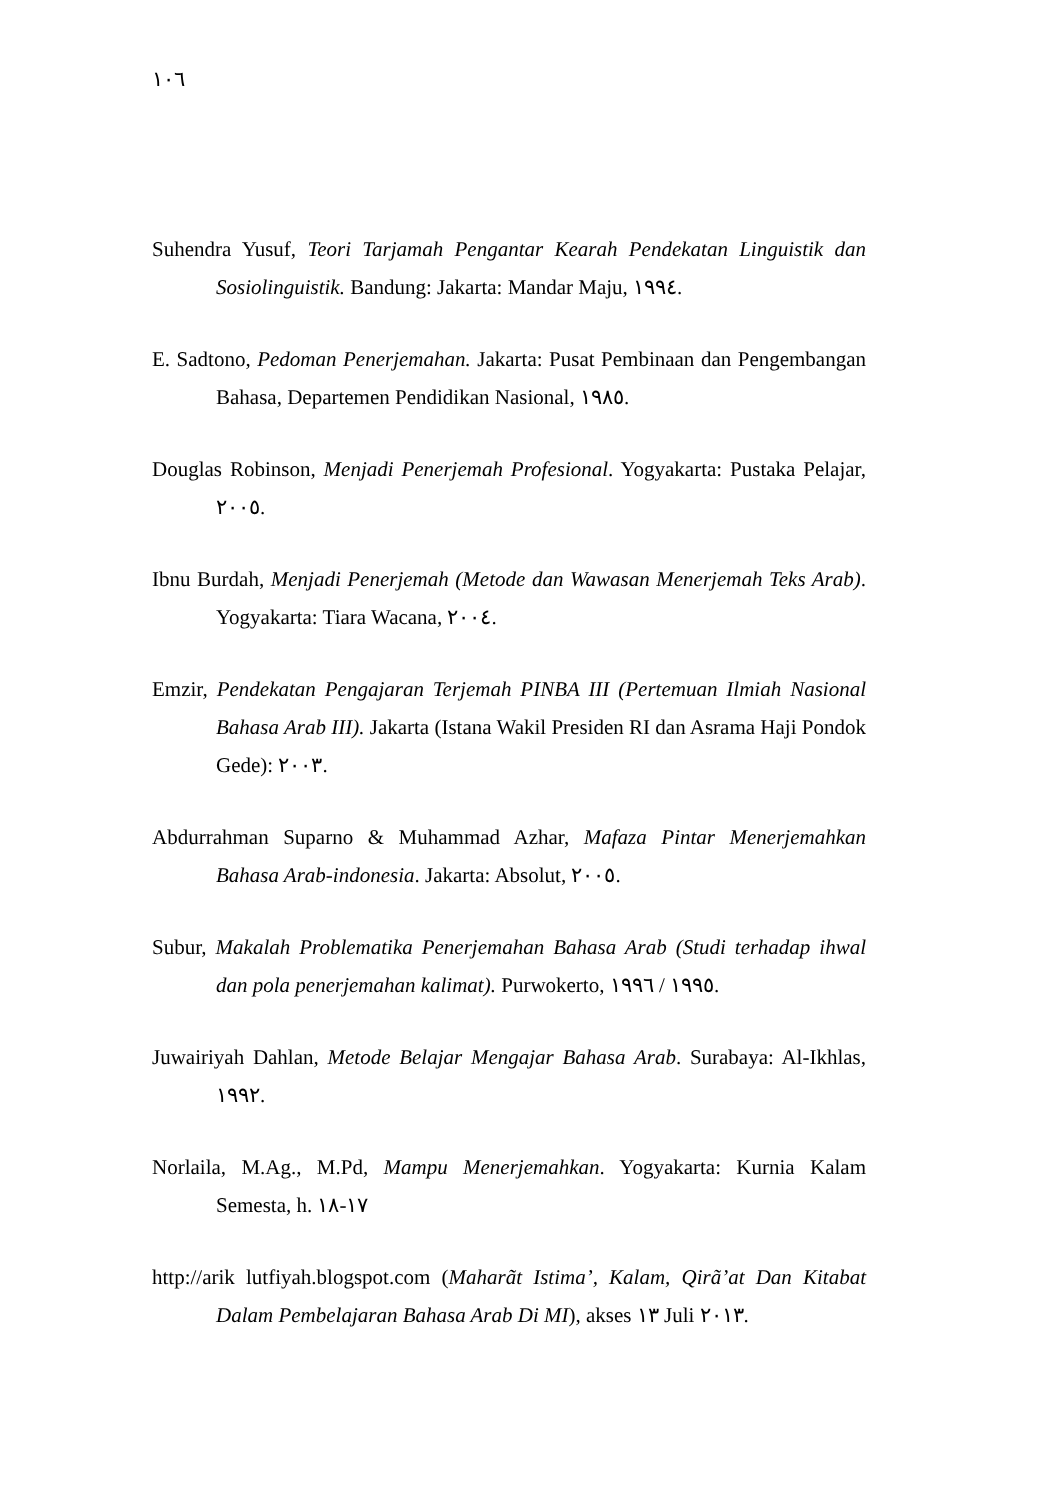١٠٦
Suhendra Yusuf, Teori Tarjamah Pengantar Kearah Pendekatan Linguistik dan Sosiolinguistik. Bandung: Jakarta: Mandar Maju, ١٩٩٤.
E. Sadtono, Pedoman Penerjemahan. Jakarta: Pusat Pembinaan dan Pengembangan Bahasa, Departemen Pendidikan Nasional, ١٩٨٥.
Douglas Robinson, Menjadi Penerjemah Profesional. Yogyakarta: Pustaka Pelajar, ٢٠٠٥.
Ibnu Burdah, Menjadi Penerjemah (Metode dan Wawasan Menerjemah Teks Arab). Yogyakarta: Tiara Wacana, ٢٠٠٤.
Emzir, Pendekatan Pengajaran Terjemah PINBA III (Pertemuan Ilmiah Nasional Bahasa Arab III). Jakarta (Istana Wakil Presiden RI dan Asrama Haji Pondok Gede): ٢٠٠٣.
Abdurrahman Suparno & Muhammad Azhar, Mafaza Pintar Menerjemahkan Bahasa Arab-indonesia. Jakarta: Absolut, ٢٠٠٥.
Subur, Makalah Problematika Penerjemahan Bahasa Arab (Studi terhadap ihwal dan pola penerjemahan kalimat). Purwokerto, ١٩٩٥ / ١٩٩٦.
Juwairiyah Dahlan, Metode Belajar Mengajar Bahasa Arab. Surabaya: Al-Ikhlas, ١٩٩٢.
Norlaila, M.Ag., M.Pd, Mampu Menerjemahkan. Yogyakarta: Kurnia Kalam Semesta, h. ١٧-١٨
http://arik lutfiyah.blogspot.com (Maharãt Istima’, Kalam, Qirã’at Dan Kitabat Dalam Pembelajaran Bahasa Arab Di MI), akses ١٣ Juli ٢٠١٣.